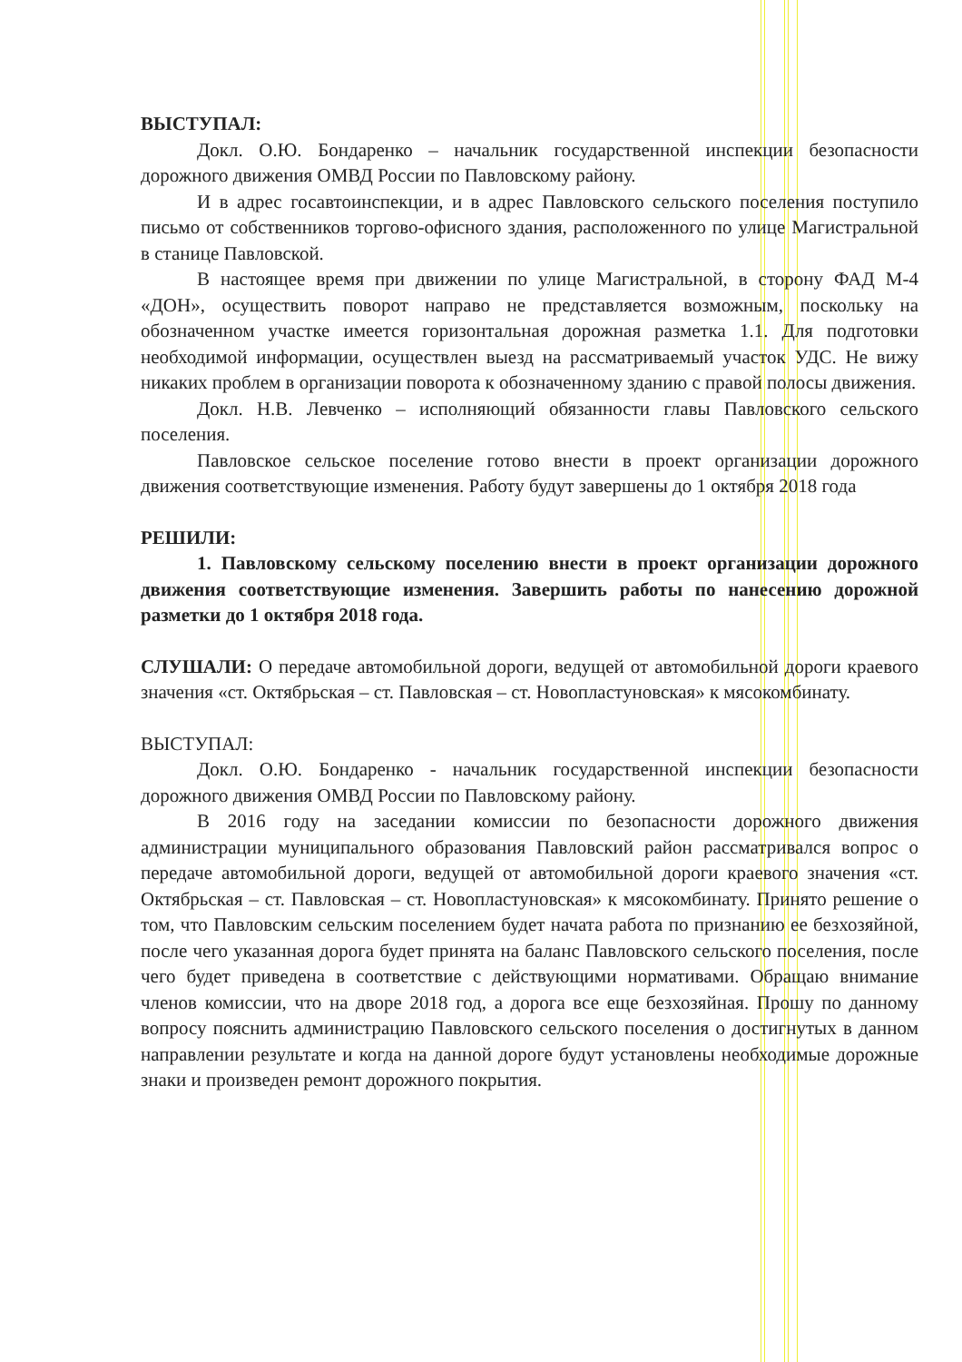ВЫСТУПАЛ:
Докл. О.Ю. Бондаренко – начальник государственной инспекции безопасности дорожного движения ОМВД России по Павловскому району.
И в адрес госавтоинспекции, и в адрес Павловского сельского поселения поступило письмо от собственников торгово-офисного здания, расположенного по улице Магистральной в станице Павловской.
В настоящее время при движении по улице Магистральной, в сторону ФАД М-4 «ДОН», осуществить поворот направо не представляется возможным, поскольку на обозначенном участке имеется горизонтальная дорожная разметка 1.1. Для подготовки необходимой информации, осуществлен выезд на рассматриваемый участок УДС. Не вижу никаких проблем в организации поворота к обозначенному зданию с правой полосы движения.
Докл. Н.В. Левченко – исполняющий обязанности главы Павловского сельского поселения.
Павловское сельское поселение готово внести в проект организации дорожного движения соответствующие изменения. Работу будут завершены до 1 октября 2018 года
РЕШИЛИ:
1. Павловскому сельскому поселению внести в проект организации дорожного движения соответствующие изменения. Завершить работы по нанесению дорожной разметки до 1 октября 2018 года.
СЛУШАЛИ: О передаче автомобильной дороги, ведущей от автомобильной дороги краевого значения «ст. Октябрьская – ст. Павловская – ст. Новопластуновская» к мясокомбинату.
ВЫСТУПАЛ:
Докл. О.Ю. Бондаренко - начальник государственной инспекции безопасности дорожного движения ОМВД России по Павловскому району.
В 2016 году на заседании комиссии по безопасности дорожного движения администрации муниципального образования Павловский район рассматривался вопрос о передаче автомобильной дороги, ведущей от автомобильной дороги краевого значения «ст. Октябрьская – ст. Павловская – ст. Новопластуновская» к мясокомбинату. Принято решение о том, что Павловским сельским поселением будет начата работа по признанию ее безхозяйной, после чего указанная дорога будет принята на баланс Павловского сельского поселения, после чего будет приведена в соответствие с действующими нормативами. Обращаю внимание членов комиссии, что на дворе 2018 год, а дорога все еще безхозяйная. Прошу по данному вопросу пояснить администрацию Павловского сельского поселения о достигнутых в данном направлении результате и когда на данной дороге будут установлены необходимые дорожные знаки и произведен ремонт дорожного покрытия.